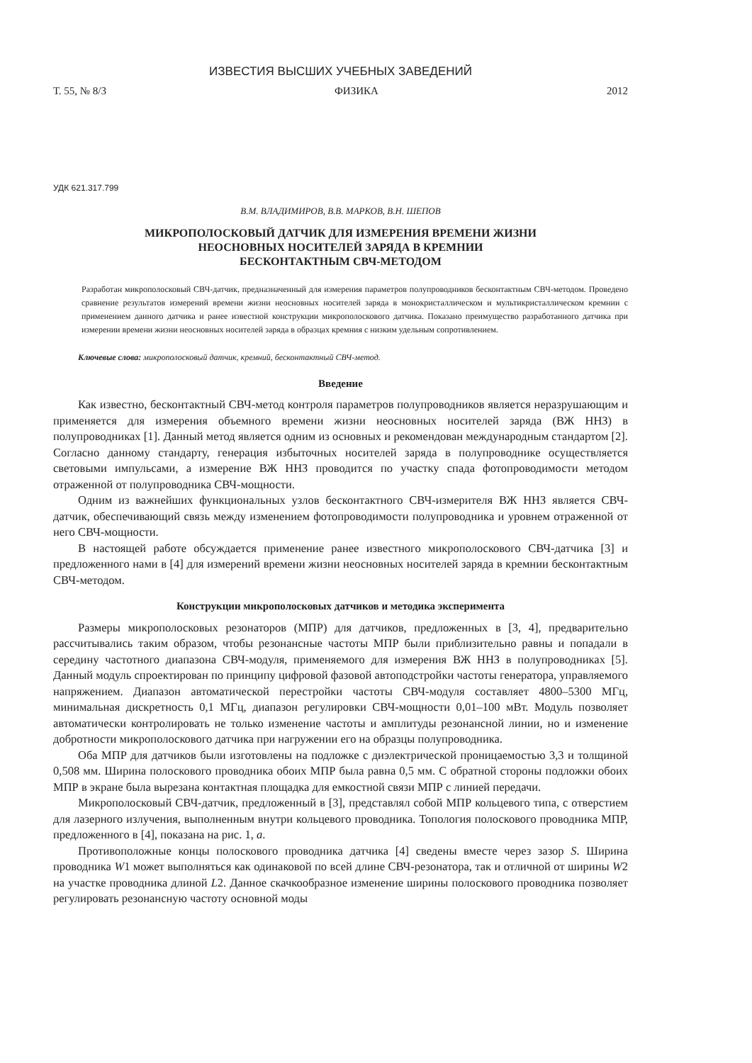ИЗВЕСТИЯ ВЫСШИХ УЧЕБНЫХ ЗАВЕДЕНИЙ
Т. 55, № 8/3 ФИЗИКА 2012
УДК 621.317.799
В.М. ВЛАДИМИРОВ, В.В. МАРКОВ, В.Н. ШЕПОВ
МИКРОПОЛОСКОВЫЙ ДАТЧИК ДЛЯ ИЗМЕРЕНИЯ ВРЕМЕНИ ЖИЗНИ
НЕОСНОВНЫХ НОСИТЕЛЕЙ ЗАРЯДА В КРЕМНИИ
БЕСКОНТАКТНЫМ СВЧ-МЕТОДОМ
Разработан микрополосковый СВЧ-датчик, предназначенный для измерения параметров полупроводников бесконтактным СВЧ-методом. Проведено сравнение результатов измерений времени жизни неосновных носителей заряда в монокристаллическом и мультикристаллическом кремнии с применением данного датчика и ранее известной конструкции микрополоскового датчика. Показано преимущество разработанного датчика при измерении времени жизни неосновных носителей заряда в образцах кремния с низким удельным сопротивлением.
Ключевые слова: микрополосковый датчик, кремний, бесконтактный СВЧ-метод.
Введение
Как известно, бесконтактный СВЧ-метод контроля параметров полупроводников является неразрушающим и применяется для измерения объемного времени жизни неосновных носителей заряда (ВЖ ННЗ) в полупроводниках [1]. Данный метод является одним из основных и рекомендован международным стандартом [2]. Согласно данному стандарту, генерация избыточных носителей заряда в полупроводнике осуществляется световыми импульсами, а измерение ВЖ ННЗ проводится по участку спада фотопроводимости методом отраженной от полупроводника СВЧ-мощности.
Одним из важнейших функциональных узлов бесконтактного СВЧ-измерителя ВЖ ННЗ является СВЧ-датчик, обеспечивающий связь между изменением фотопроводимости полупроводника и уровнем отраженной от него СВЧ-мощности.
В настоящей работе обсуждается применение ранее известного микрополоскового СВЧ-датчика [3] и предложенного нами в [4] для измерений времени жизни неосновных носителей заряда в кремнии бесконтактным СВЧ-методом.
Конструкции микрополосковых датчиков и методика эксперимента
Размеры микрополосковых резонаторов (МПР) для датчиков, предложенных в [3, 4], предварительно рассчитывались таким образом, чтобы резонансные частоты МПР были приблизительно равны и попадали в середину частотного диапазона СВЧ-модуля, применяемого для измерения ВЖ ННЗ в полупроводниках [5]. Данный модуль спроектирован по принципу цифровой фазовой автоподстройки частоты генератора, управляемого напряжением. Диапазон автоматической перестройки частоты СВЧ-модуля составляет 4800–5300 МГц, минимальная дискретность 0,1 МГц, диапазон регулировки СВЧ-мощности 0,01–100 мВт. Модуль позволяет автоматически контролировать не только изменение частоты и амплитуды резонансной линии, но и изменение добротности микрополоскового датчика при нагружении его на образцы полупроводника.
Оба МПР для датчиков были изготовлены на подложке с диэлектрической проницаемостью 3,3 и толщиной 0,508 мм. Ширина полоскового проводника обоих МПР была равна 0,5 мм. С обратной стороны подложки обоих МПР в экране была вырезана контактная площадка для емкостной связи МПР с линией передачи.
Микрополосковый СВЧ-датчик, предложенный в [3], представлял собой МПР кольцевого типа, с отверстием для лазерного излучения, выполненным внутри кольцевого проводника. Топология полоскового проводника МПР, предложенного в [4], показана на рис. 1, а.
Противоположные концы полоскового проводника датчика [4] сведены вместе через зазор S. Ширина проводника W1 может выполняться как одинаковой по всей длине СВЧ-резонатора, так и отличной от ширины W2 на участке проводника длиной L2. Данное скачкообразное изменение ширины полоскового проводника позволяет регулировать резонансную частоту основной моды